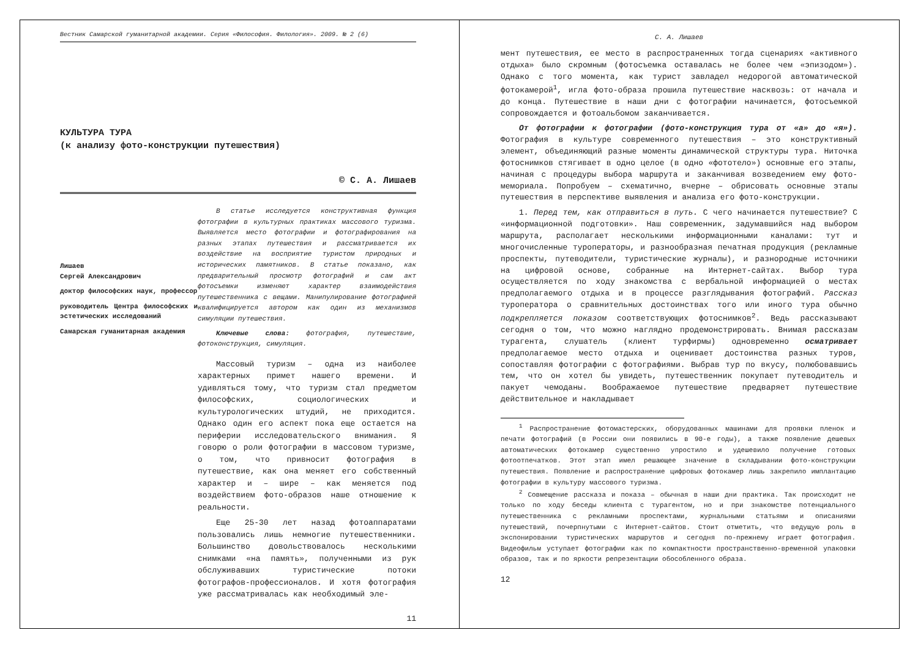Вестник Самарской гуманитарной академии. Серия «Философия. Филология». 2009. № 2 (6)
КУЛЬТУРА ТУРА
(к анализу фото-конструкции путешествия)
© С. А. Лишаев
Лишаев
Сергей Александрович
доктор философских наук, профессор
руководитель Центра философских и эстетических исследований
Самарская гуманитарная академия
В статье исследуется конструктивная функция фотографии в культурных практиках массового туризма. Выявляется место фотографии и фотографирования на разных этапах путешествия и рассматривается их воздействие на восприятие туристом природных и исторических памятников. В статье показано, как предварительный просмотр фотографий и сам акт фотосъемки изменяют характер взаимодействия путешественника с вещами. Манипулирование фотографией квалифицируется автором как один из механизмов симуляции путешествия.
Ключевые слова: фотография, путешествие, фотоконструкция, симуляция.
Массовый туризм – одна из наиболее характерных примет нашего времени. И удивляться тому, что туризм стал предметом философских, социологических и культурологических штудий, не приходится. Однако один его аспект пока еще остается на периферии исследовательского внимания. Я говорю о роли фотографии в массовом туризме, о том, что привносит фотография в путешествие, как она меняет его собственный характер и – шире – как меняется под воздействием фото-образов наше отношение к реальности.
Еще 25-30 лет назад фотоаппаратами пользовались лишь немногие путешественники. Большинство довольствовалось несколькими снимками «на память», полученными из рук обслуживавших туристические потоки фотографов-профессионалов. И хотя фотография уже рассматривалась как необходимый эле-
11
С. А. Лишаев
мент путешествия, ее место в распространенных тогда сценариях «активного отдыха» было скромным (фотосъемка оставалась не более чем «эпизодом»). Однако с того момента, как турист завладел недорогой автоматической фотокамерой<sup>1</sup>, игла фото-образа прошила путешествие насквозь: от начала и до конца. Путешествие в наши дни с фотографии начинается, фотосъемкой сопровождается и фотоальбомом заканчивается.
От фотографии к фотографии (фото-конструкция тура от «а» до «я»). Фотография в культуре современного путешествия – это конструктивный элемент, объединяющий разные моменты динамической структуры тура. Ниточка фотоснимков стягивает в одно целое (в одно «фототело») основные его этапы, начиная с процедуры выбора маршрута и заканчивая возведением ему фото-мемориала. Попробуем – схематично, вчерне – обрисовать основные этапы путешествия в перспективе выявления и анализа его фото-конструкции.
1. Перед тем, как отправиться в путь. С чего начинается путешествие? С «информационной подготовки». Наш современник, задумавшийся над выбором маршрута, располагает несколькими информационными каналами: тут и многочисленные туроператоры, и разнообразная печатная продукция (рекламные проспекты, путеводители, туристические журналы), и разнородные источники на цифровой основе, собранные на Интернет-сайтах. Выбор тура осуществляется по ходу знакомства с вербальной информацией о местах предполагаемого отдыха и в процессе разглядывания фотографий. Рассказ туроператора о сравнительных достоинствах того или иного тура обычно подкрепляется показом соответствующих фотоснимков<sup>2</sup>. Ведь рассказывают сегодня о том, что можно наглядно продемонстрировать. Внимая рассказам турагента, слушатель (клиент турфирмы) одновременно осматривает предполагаемое место отдыха и оценивает достоинства разных туров, сопоставляя фотографии с фотографиями. Выбрав тур по вкусу, полюбовавшись тем, что он хотел бы увидеть, путешественник покупает путеводитель и пакует чемоданы. Воображаемое путешествие предваряет путешествие действительное и накладывает
<sup>1</sup> Распространение фотомастерских, оборудованных машинами для проявки пленок и печати фотографий (в России они появились в 90-е годы), а также появление дешевых автоматических фотокамер существенно упростило и удешевило получение готовых фотоотпечатков. Этот этап имел решающее значение в складывании фото-конструкции путешествия. Появление и распространение цифровых фотокамер лишь закрепило имплантацию фотографии в культуру массового туризма.
<sup>2</sup> Совмещение рассказа и показа – обычная в наши дни практика. Так происходит не только по ходу беседы клиента с турагентом, но и при знакомстве потенциального путешественника с рекламными проспектами, журнальными статьями и описаниями путешествий, почерпнутыми с Интернет-сайтов. Стоит отметить, что ведущую роль в экспонировании туристических маршрутов и сегодня по-прежнему играет фотография. Видеофильм уступает фотографии как по компактности пространственно-временной упаковки образов, так и по яркости репрезентации обособленного образа.
12